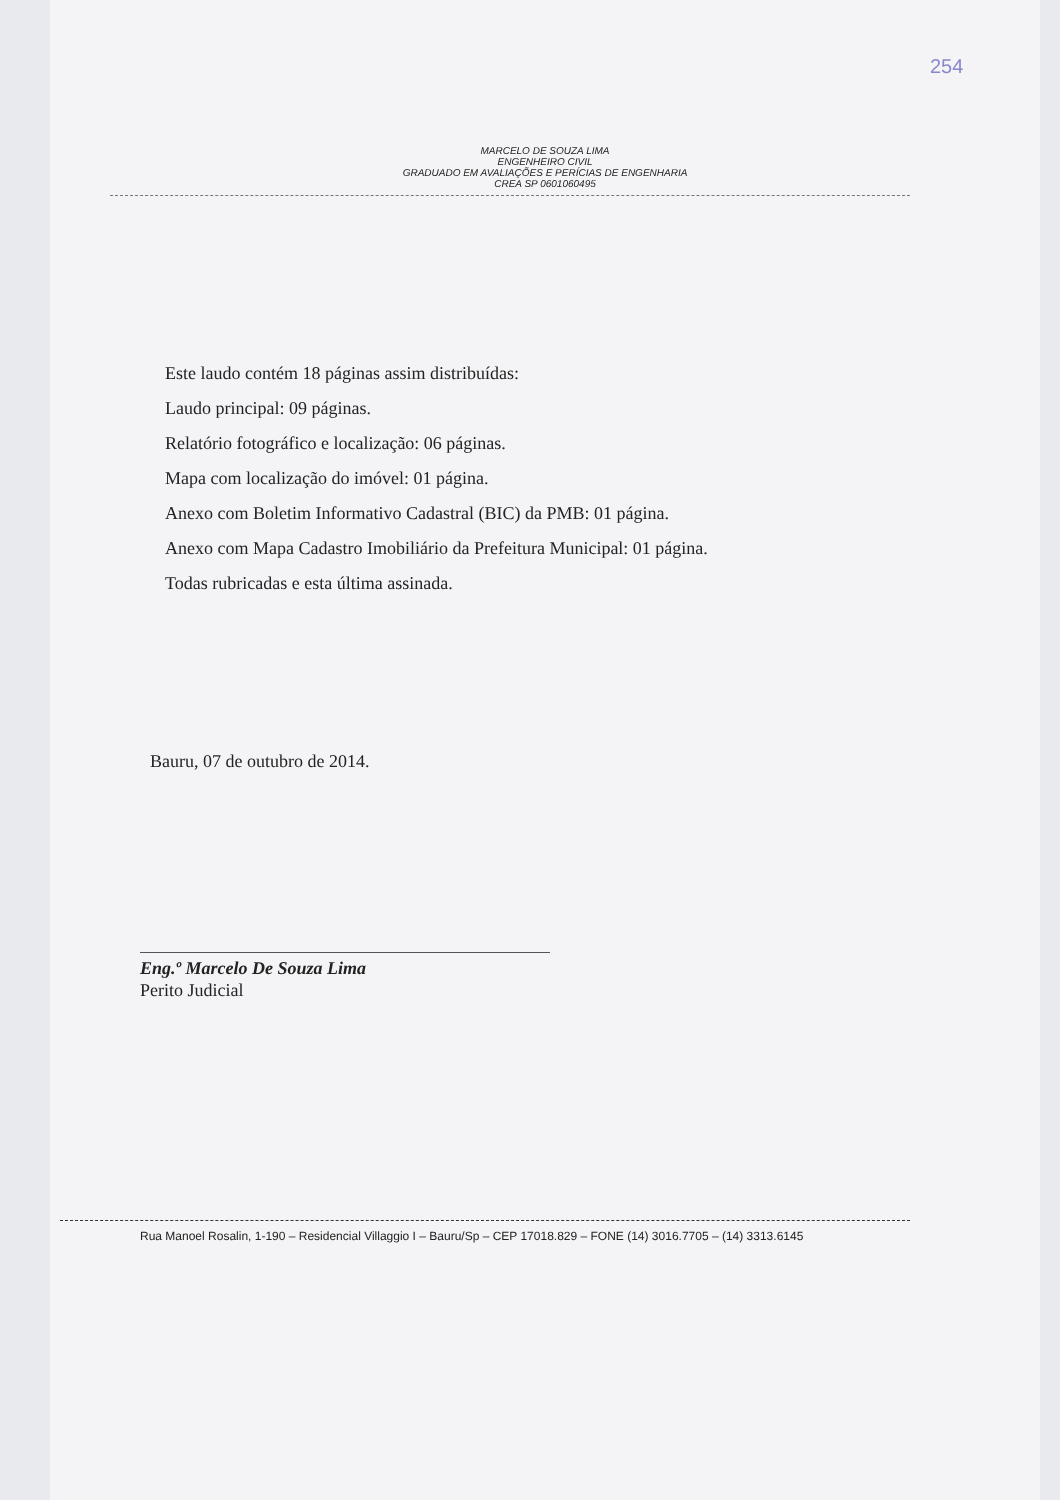254
MARCELO DE SOUZA LIMA
ENGENHEIRO CIVIL
GRADUADO EM AVALIAÇÕES E PERÍCIAS DE ENGENHARIA
CREA SP 0601060495
Este laudo contém 18 páginas assim distribuídas:
Laudo principal: 09 páginas.
Relatório fotográfico e localização: 06 páginas.
Mapa com localização do imóvel: 01 página.
Anexo com Boletim Informativo Cadastral (BIC) da PMB: 01 página.
Anexo com Mapa Cadastro Imobiliário da Prefeitura Municipal: 01 página.
Todas rubricadas e esta última assinada.
Bauru, 07 de outubro de 2014.
Eng.º Marcelo De Souza Lima
Perito Judicial
Rua Manoel Rosalin, 1-190 – Residencial Villaggio I – Bauru/Sp – CEP 17018.829 – FONE (14) 3016.7705 – (14) 3313.6145